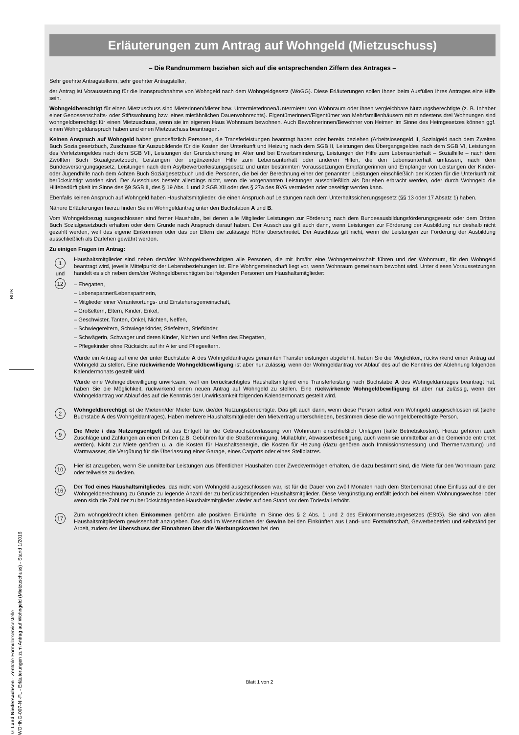BUS
© Land Niedersachsen - Zentrale Formularservicestelle
WOHNG-007-NI-FL - Erläuterungen zum Antrag auf Wohngeld (Mietzuschuss) - Stand 1/2016
Erläuterungen zum Antrag auf Wohngeld (Mietzuschuss)
– Die Randnummern beziehen sich auf die entsprechenden Ziffern des Antrages –
Sehr geehrte Antragstellerin, sehr geehrter Antragsteller,
der Antrag ist Voraussetzung für die Inanspruchnahme von Wohngeld nach dem Wohngeldgesetz (WoGG). Diese Erläuterungen sollen Ihnen beim Ausfüllen Ihres Antrages eine Hilfe sein.
Wohngeldberechtigt für einen Mietzuschuss sind Mieterinnen/Mieter bzw. Untermieterinnen/Untermieter von Wohnraum oder ihnen vergleichbare Nutzungsberechtigte (z. B. Inhaber einer Genossenschafts- oder Stiftswohnung bzw. eines mietähnlichen Dauerwohnrechts). Eigentümerinnen/Eigentümer von Mehrfamilienhäusern mit mindestens drei Wohnungen sind wohngeldberechtigt für einen Mietzuschuss, wenn sie im eigenen Haus Wohnraum bewohnen. Auch Bewohnerinnen/Bewohner von Heimen im Sinne des Heimgesetzes können ggf. einen Wohngeldanspruch haben und einen Mietzuschuss beantragen.
Keinen Anspruch auf Wohngeld haben grundsätzlich Personen, die Transferleistungen beantragt haben oder bereits beziehen (Arbeitslosengeld II, Sozialgeld nach dem Zweiten Buch Sozialgesetzbuch, Zuschüsse für Auszubildende für die Kosten der Unterkunft und Heizung nach dem SGB II, Leistungen des Übergangsgeldes nach dem SGB VI, Leistungen des Verletztengeldes nach dem SGB VII, Leistungen der Grundsicherung im Alter und bei Erwerbsminderung, Leistungen der Hilfe zum Lebensunterhalt – Sozialhilfe – nach dem Zwölften Buch Sozialgesetzbuch, Leistungen der ergänzenden Hilfe zum Lebensunterhalt oder anderen Hilfen, die den Lebensunterhalt umfassen, nach dem Bundesversorgungsgesetz, Leistungen nach dem Asylbewerberleistungsgesetz und unter bestimmten Voraussetzungen Empfängerinnen und Empfänger von Leistungen der Kinder- oder Jugendhilfe nach dem Achten Buch Sozialgesetzbuch und die Personen, die bei der Berechnung einer der genannten Leistungen einschließlich der Kosten für die Unterkunft mit berücksichtigt worden sind. Der Ausschluss besteht allerdings nicht, wenn die vorgenannten Leistungen ausschließlich als Darlehen erbracht werden, oder durch Wohngeld die Hilfebedürftigkeit im Sinne des §9 SGB II, des § 19 Abs. 1 und 2 SGB XII oder des § 27a des BVG vermieden oder beseitigt werden kann.
Ebenfalls keinen Anspruch auf Wohngeld haben Haushaltsmitglieder, die einen Anspruch auf Leistungen nach dem Unterhaltssicherungsgesetz (§§ 13 oder 17 Absatz 1) haben.
Nähere Erläuterungen hierzu finden Sie im Wohngeldantrag unter den Buchstaben A und B.
Vom Wohngeldbezug ausgeschlossen sind ferner Haushalte, bei denen alle Mitglieder Leistungen zur Förderung nach dem Bundesausbildungsförderungsgesetz oder dem Dritten Buch Sozialgesetzbuch erhalten oder dem Grunde nach Anspruch darauf haben. Der Ausschluss gilt auch dann, wenn Leistungen zur Förderung der Ausbildung nur deshalb nicht gezahlt werden, weil das eigene Einkommen oder das der Eltern die zulässige Höhe überschreitet. Der Auschluss gilt nicht, wenn die Leistungen zur Förderung der Ausbildung ausschließlich als Darlehen gewährt werden.
Zu einigen Fragen im Antrag:
1
und
12
Haushaltsmitglieder sind neben dem/der Wohngeldberechtigten alle Personen, die mit ihm/ihr eine Wohngemeinschaft führen und der Wohnraum, für den Wohngeld beantragt wird, jeweils Mittelpunkt der Lebensbeziehungen ist. Eine Wohngemeinschaft liegt vor, wenn Wohnraum gemeinsam bewohnt wird. Unter diesen Voraussetzungen handelt es sich neben dem/der Wohngeldberechtigten bei folgenden Personen um Haushaltsmitglieder:
– Ehegatten,
– Lebenspartner/Lebenspartnerin,
– Mitglieder einer Verantwortungs- und Einstehensgemeinschaft,
– Großeltern, Eltern, Kinder, Enkel,
– Geschwister, Tanten, Onkel, Nichten, Neffen,
– Schwiegereltern, Schwiegerkinder, Stiefeltern, Stiefkinder,
– Schwägerin, Schwager und deren Kinder, Nichten und Neffen des Ehegatten,
– Pflegekinder ohne Rücksicht auf ihr Alter und Pflegeeltern.
Wurde ein Antrag auf eine der unter Buchstabe A des Wohngeldantrages genannten Transferleistungen abgelehnt, haben Sie die Möglichkeit, rückwirkend einen Antrag auf Wohngeld zu stellen. Eine rückwirkende Wohngeldbewilligung ist aber nur zulässig, wenn der Wohngeldantrag vor Ablauf des auf die Kenntnis der Ablehnung folgenden Kalendermonats gestellt wird.
Wurde eine Wohngeldbewilligung unwirksam, weil ein berücksichtigtes Haushaltsmitglied eine Transferleistung nach Buchstabe A des Wohngeldantrages beantragt hat, haben Sie die Möglichkeit, rückwirkend einen neuen Antrag auf Wohngeld zu stellen. Eine rückwirkende Wohngeldbewilligung ist aber nur zulässig, wenn der Wohngeldantrag vor Ablauf des auf die Kenntnis der Unwirksamkeit folgenden Kalendermonats gestellt wird.
2
Wohngeldberechtigt ist die Mieterin/der Mieter bzw. die/der Nutzungsberechtigte. Das gilt auch dann, wenn diese Person selbst vom Wohngeld ausgeschlossen ist (siehe Buchstabe A des Wohngeldantrages). Haben mehrere Haushaltsmitglieder den Mietvertrag unterschrieben, bestimmen diese die wohngeldberechtigte Person.
9
Die Miete / das Nutzungsentgelt ist das Entgelt für die Gebrauchsüberlassung von Wohnraum einschließlich Umlagen (kalte Betriebskosten). Hierzu gehören auch Zuschläge und Zahlungen an einen Dritten (z.B. Gebühren für die Straßenreinigung, Müllabfuhr, Abwasserbeseitigung, auch wenn sie unmittelbar an die Gemeinde entrichtet werden). Nicht zur Miete gehören u. a. die Kosten für Haushaltsenergie, die Kosten für Heizung (dazu gehören auch Immissionsmessung und Thermenwartung) und Warmwasser, die Vergütung für die Überlassung einer Garage, eines Carports oder eines Stellplatzes.
10
Hier ist anzugeben, wenn Sie unmittelbar Leistungen aus öffentlichen Haushalten oder Zweckvermögen erhalten, die dazu bestimmt sind, die Miete für den Wohnraum ganz oder teilweise zu decken.
16
Der Tod eines Haushaltsmitgliedes, das nicht vom Wohngeld ausgeschlossen war, ist für die Dauer von zwölf Monaten nach dem Sterbemonat ohne Einfluss auf die der Wohngeldberechnung zu Grunde zu legende Anzahl der zu berücksichtigenden Haushaltsmitglieder. Diese Vergünstigung entfällt jedoch bei einem Wohnungswechsel oder wenn sich die Zahl der zu berücksichtigenden Haushaltsmitglieder wieder auf den Stand vor dem Todesfall erhöht.
17
Zum wohngeldrechtlichen Einkommen gehören alle positiven Einkünfte im Sinne des § 2 Abs. 1 und 2 des Einkommensteuergesetzes (EStG). Sie sind von allen Haushaltsmitgliedern gewissenhaft anzugeben. Das sind im Wesentlichen der Gewinn bei den Einkünften aus Land- und Forstwirtschaft, Gewerbebetrieb und selbständiger Arbeit, zudem der Überschuss der Einnahmen über die Werbungskosten bei den
Blatt 1 von 2